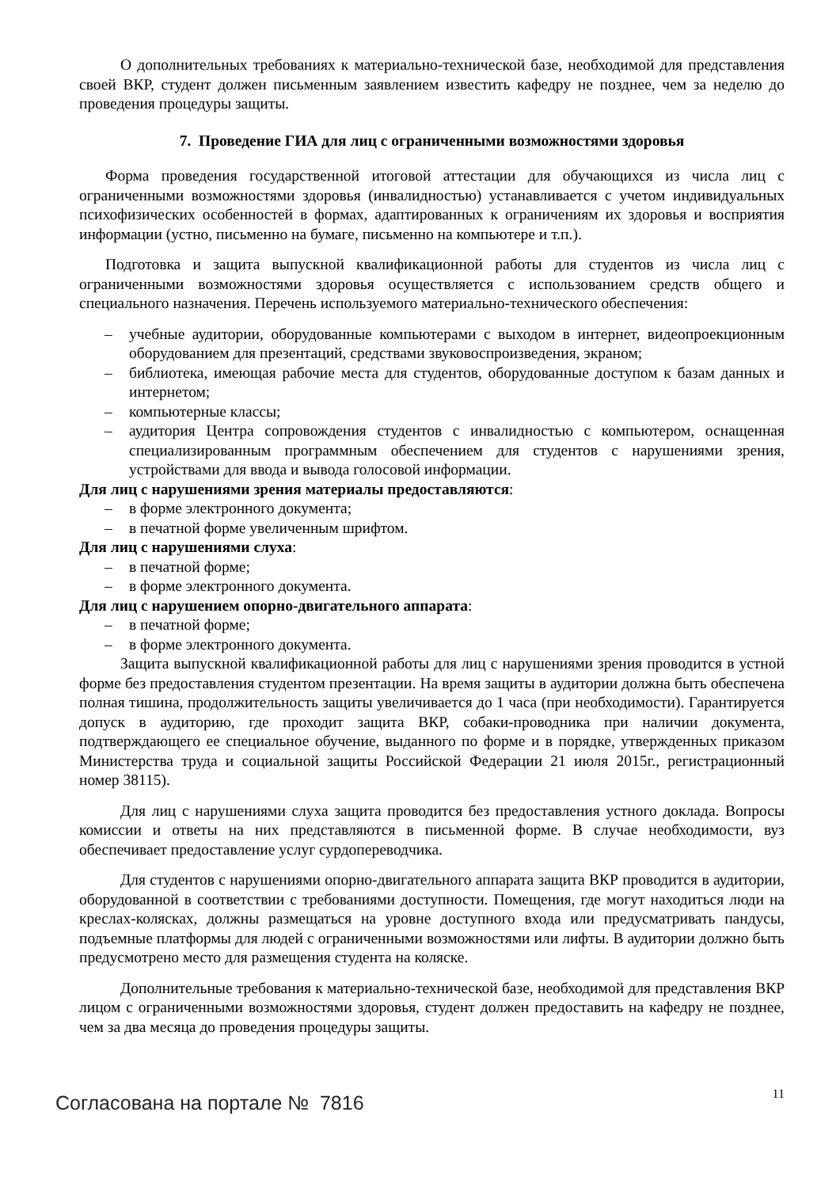О дополнительных требованиях к материально-технической базе, необходимой для представления своей ВКР, студент должен письменным заявлением известить кафедру не позднее, чем за неделю до проведения процедуры защиты.
7. Проведение ГИА для лиц с ограниченными возможностями здоровья
Форма проведения государственной итоговой аттестации для обучающихся из числа лиц с ограниченными возможностями здоровья (инвалидностью) устанавливается с учетом индивидуальных психофизических особенностей в формах, адаптированных к ограничениям их здоровья и восприятия информации (устно, письменно на бумаге, письменно на компьютере и т.п.).
Подготовка и защита выпускной квалификационной работы для студентов из числа лиц с ограниченными возможностями здоровья осуществляется с использованием средств общего и специального назначения. Перечень используемого материально-технического обеспечения:
– учебные аудитории, оборудованные компьютерами с выходом в интернет, видеопроекционным оборудованием для презентаций, средствами звуковоспроизведения, экраном;
– библиотека, имеющая рабочие места для студентов, оборудованные доступом к базам данных и интернетом;
– компьютерные классы;
– аудитория Центра сопровождения студентов с инвалидностью с компьютером, оснащенная специализированным программным обеспечением для студентов с нарушениями зрения, устройствами для ввода и вывода голосовой информации.
Для лиц с нарушениями зрения материалы предоставляются:
– в форме электронного документа;
– в печатной форме увеличенным шрифтом.
Для лиц с нарушениями слуха:
– в печатной форме;
– в форме электронного документа.
Для лиц с нарушением опорно-двигательного аппарата:
– в печатной форме;
– в форме электронного документа.
Защита выпускной квалификационной работы для лиц с нарушениями зрения проводится в устной форме без предоставления студентом презентации. На время защиты в аудитории должна быть обеспечена полная тишина, продолжительность защиты увеличивается до 1 часа (при необходимости). Гарантируется допуск в аудиторию, где проходит защита ВКР, собаки-проводника при наличии документа, подтверждающего ее специальное обучение, выданного по форме и в порядке, утвержденных приказом Министерства труда и социальной защиты Российской Федерации 21 июля 2015г., регистрационный номер 38115).
Для лиц с нарушениями слуха защита проводится без предоставления устного доклада. Вопросы комиссии и ответы на них представляются в письменной форме. В случае необходимости, вуз обеспечивает предоставление услуг сурдопереводчика.
Для студентов с нарушениями опорно-двигательного аппарата защита ВКР проводится в аудитории, оборудованной в соответствии с требованиями доступности. Помещения, где могут находиться люди на креслах-колясках, должны размещаться на уровне доступного входа или предусматривать пандусы, подъемные платформы для людей с ограниченными возможностями или лифты. В аудитории должно быть предусмотрено место для размещения студента на коляске.
Дополнительные требования к материально-технической базе, необходимой для представления ВКР лицом с ограниченными возможностями здоровья, студент должен предоставить на кафедру не позднее, чем за два месяца до проведения процедуры защиты.
11
Согласована на портале № 7816